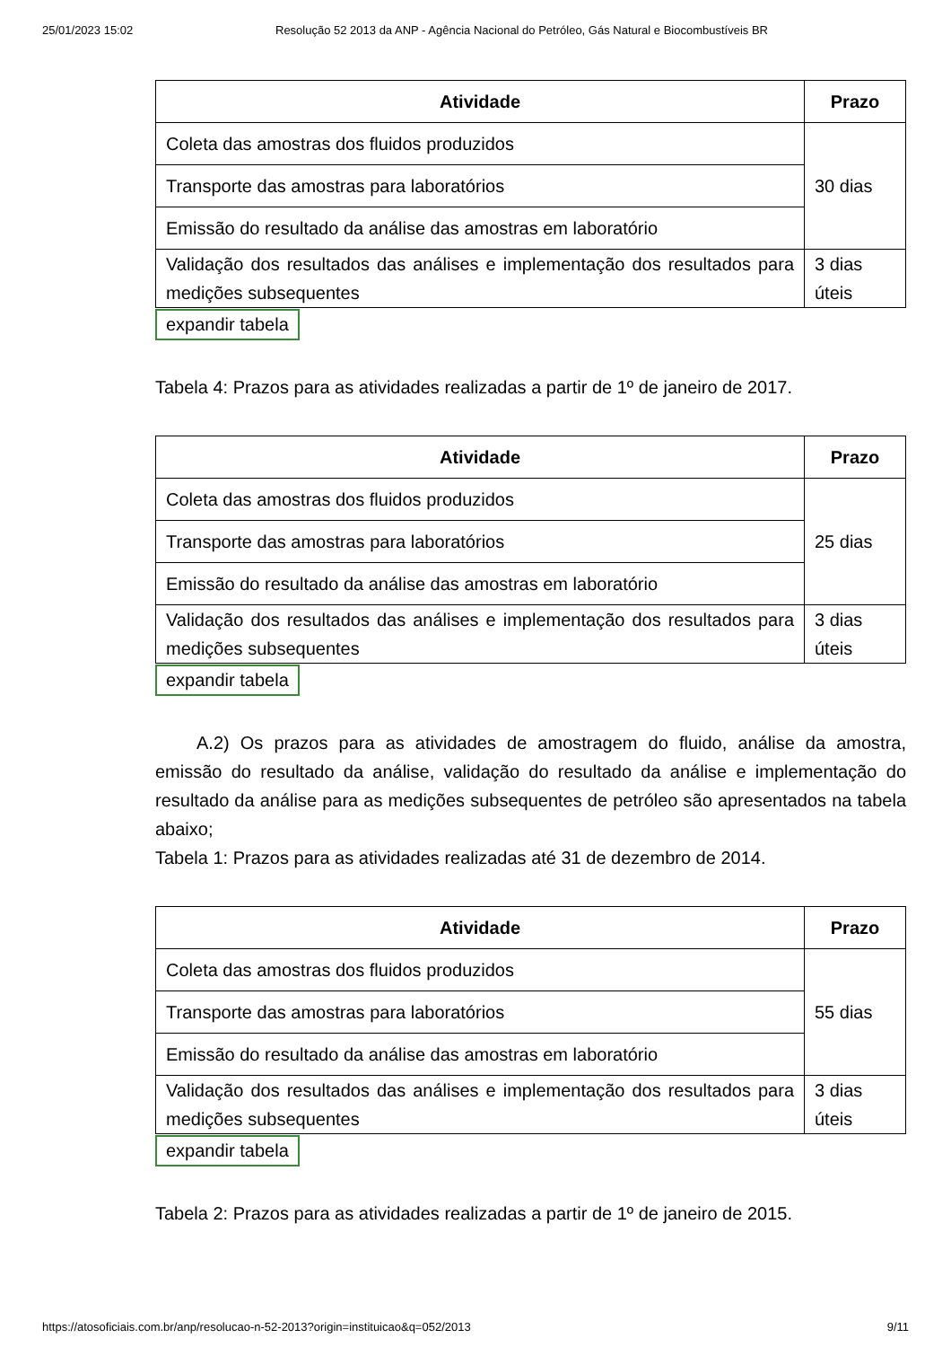25/01/2023 15:02 Resolução 52 2013 da ANP - Agência Nacional do Petróleo, Gás Natural e Biocombustíveis BR
| Atividade | Prazo |
| --- | --- |
| Coleta das amostras dos fluidos produzidos | 30 dias |
| Transporte das amostras para laboratórios | |
| Emissão do resultado da análise das amostras em laboratório | |
| Validação dos resultados das análises e implementação dos resultados para medições subsequentes | 3 dias úteis |
expandir tabela
Tabela 4: Prazos para as atividades realizadas a partir de 1º de janeiro de 2017.
| Atividade | Prazo |
| --- | --- |
| Coleta das amostras dos fluidos produzidos | 25 dias |
| Transporte das amostras para laboratórios | |
| Emissão do resultado da análise das amostras em laboratório | |
| Validação dos resultados das análises e implementação dos resultados para medições subsequentes | 3 dias úteis |
expandir tabela
A.2) Os prazos para as atividades de amostragem do fluido, análise da amostra, emissão do resultado da análise, validação do resultado da análise e implementação do resultado da análise para as medições subsequentes de petróleo são apresentados na tabela abaixo;
Tabela 1: Prazos para as atividades realizadas até 31 de dezembro de 2014.
| Atividade | Prazo |
| --- | --- |
| Coleta das amostras dos fluidos produzidos | 55 dias |
| Transporte das amostras para laboratórios | |
| Emissão do resultado da análise das amostras em laboratório | |
| Validação dos resultados das análises e implementação dos resultados para medições subsequentes | 3 dias úteis |
expandir tabela
Tabela 2: Prazos para as atividades realizadas a partir de 1º de janeiro de 2015.
https://atosoficiais.com.br/anp/resolucao-n-52-2013?origin=instituicao&q=052/2013 9/11